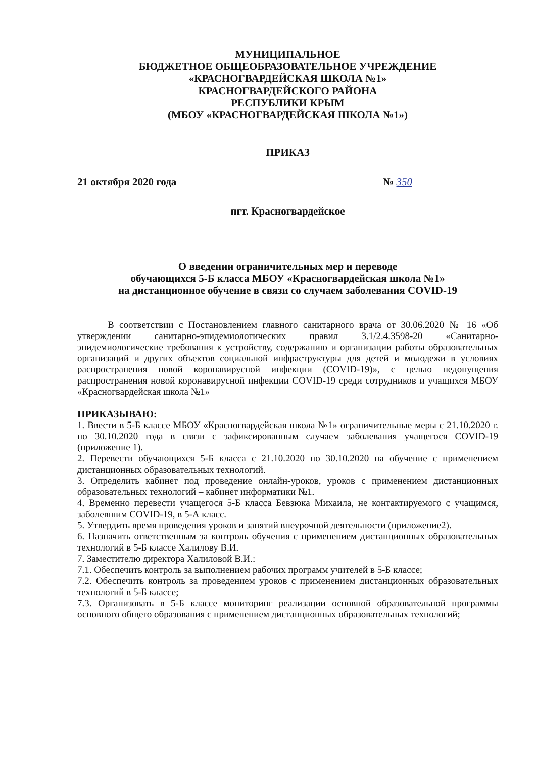МУНИЦИПАЛЬНОЕ
БЮДЖЕТНОЕ ОБЩЕОБРАЗОВАТЕЛЬНОЕ УЧРЕЖДЕНИЕ
«КРАСНОГВАРДЕЙСКАЯ ШКОЛА №1»
КРАСНОГВАРДЕЙСКОГО РАЙОНА
РЕСПУБЛИКИ КРЫМ
(МБОУ «КРАСНОГВАРДЕЙСКАЯ ШКОЛА №1»)
ПРИКАЗ
21 октября 2020 года № 350
пгт. Красногвардейское
О введении ограничительных мер и переводе
обучающихся 5-Б класса МБОУ «Красногвардейская школа №1»
на дистанционное обучение в связи со случаем заболевания COVID-19
В соответствии с Постановлением главного санитарного врача от 30.06.2020 № 16 «Об утверждении санитарно-эпидемиологических правил 3.1/2.4.3598-20 «Санитарно-эпидемиологические требования к устройству, содержанию и организации работы образовательных организаций и других объектов социальной инфраструктуры для детей и молодежи в условиях распространения новой коронавирусной инфекции (COVID-19)», с целью недопущения распространения новой коронавирусной инфекции COVID-19 среди сотрудников и учащихся МБОУ «Красногвардейская школа №1»
ПРИКАЗЫВАЮ:
1. Ввести в 5-Б классе МБОУ «Красногвардейская школа №1» ограничительные меры с 21.10.2020 г. по 30.10.2020 года в связи с зафиксированным случаем заболевания учащегося COVID-19 (приложение 1).
2. Перевести обучающихся 5-Б класса с 21.10.2020 по 30.10.2020 на обучение с применением дистанционных образовательных технологий.
3. Определить кабинет под проведение онлайн-уроков, уроков с применением дистанционных образовательных технологий – кабинет информатики №1.
4. Временно перевести учащегося 5-Б класса Бевзюка Михаила, не контактируемого с учащимся, заболевшим COVID-19, в 5-А класс.
5. Утвердить время проведения уроков и занятий внеурочной деятельности (приложение2).
6. Назначить ответственным за контроль обучения с применением дистанционных образовательных технологий в 5-Б классе Халилову В.И.
7. Заместителю директора Халиловой В.И.:
7.1. Обеспечить контроль за выполнением рабочих программ учителей в 5-Б классе;
7.2. Обеспечить контроль за проведением уроков с применением дистанционных образовательных технологий в 5-Б классе;
7.3. Организовать в 5-Б классе мониторинг реализации основной образовательной программы основного общего образования с применением дистанционных образовательных технологий;